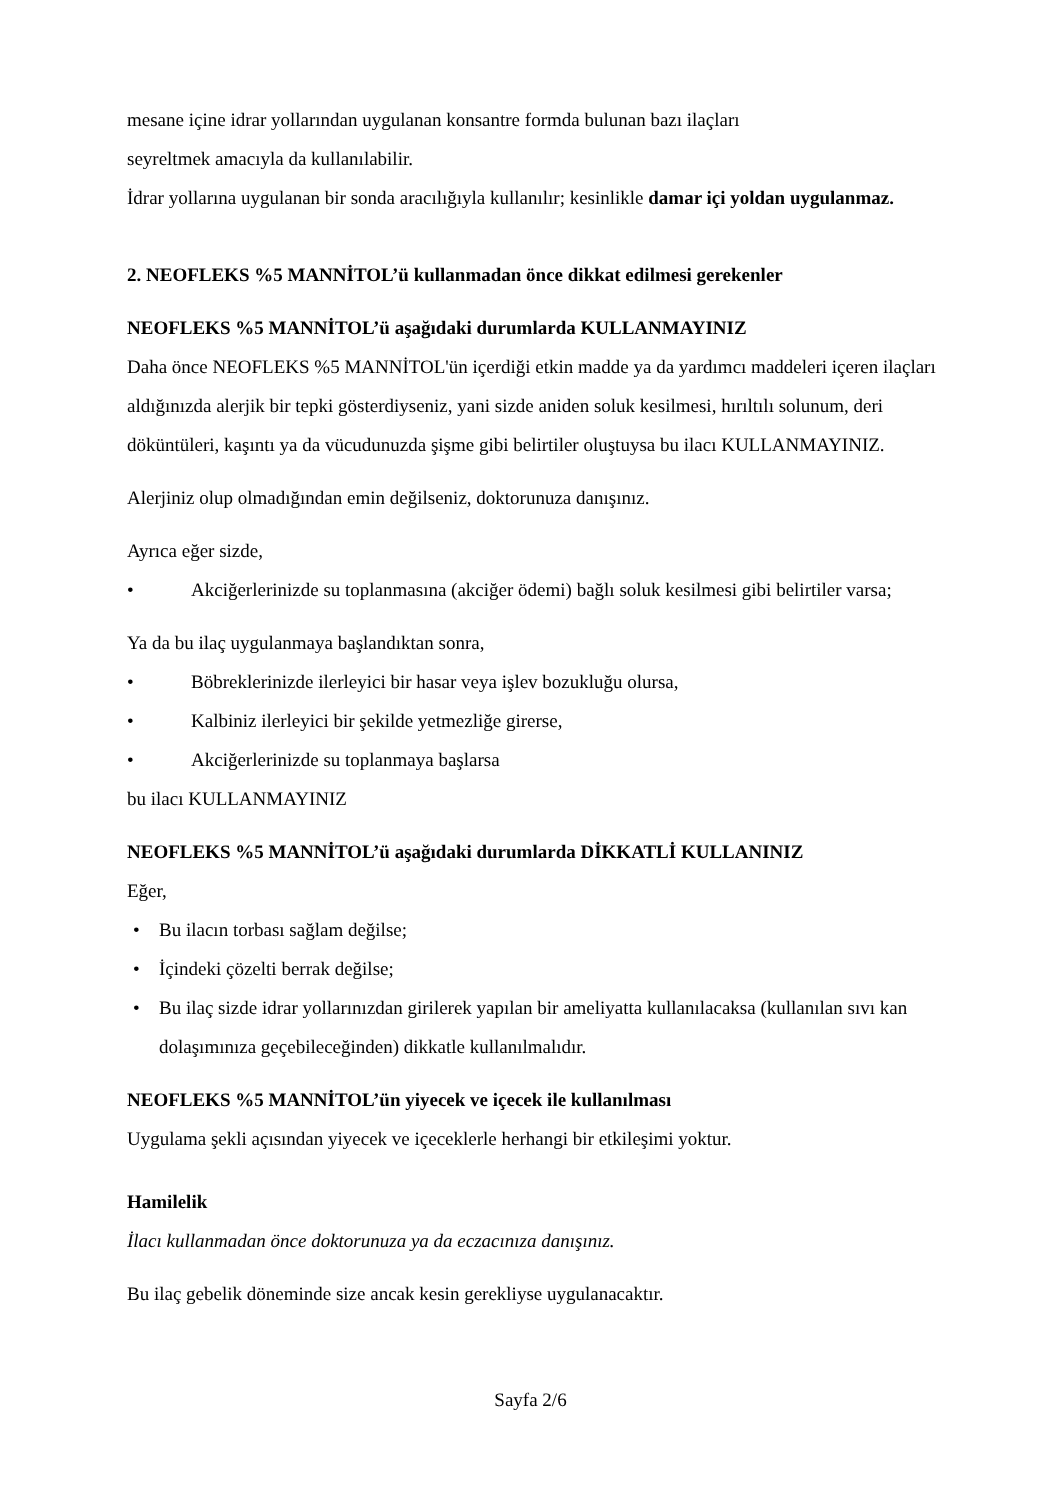mesane içine idrar yollarından uygulanan konsantre formda bulunan bazı ilaçları
seyreltmek amacıyla da kullanılabilir.
İdrar yollarına uygulanan bir sonda aracılığıyla kullanılır; kesinlikle damar içi yoldan uygulanmaz.
2. NEOFLEKS %5 MANNİTOL’ü kullanmadan önce dikkat edilmesi gerekenler
NEOFLEKS %5 MANNİTOL’ü aşağıdaki durumlarda KULLANMAYINIZ
Daha önce NEOFLEKS %5 MANNİTOL'ün içerdiği etkin madde ya da yardımcı maddeleri içeren ilaçları aldığınızda alerjik bir tepki gösterdiyseniz, yani sizde aniden soluk kesilmesi, hırıltılı solunum, deri döküntüleri, kaşıntı ya da vücudunuzda şişme gibi belirtiler oluştuysa bu ilacı KULLANMAYINIZ.
Alerjiniz olup olmadığından emin değilseniz, doktorunuza danışınız.
Ayrıca eğer sizde,
• Akciğerlerinizde su toplanmasına (akciğer ödemi) bağlı soluk kesilmesi gibi belirtiler varsa;
Ya da bu ilaç uygulanmaya başlandıktan sonra,
• Böbreklerinizde ilerleyici bir hasar veya işlev bozukluğu olursa,
• Kalbiniz ilerleyici bir şekilde yetmezliğe girerse,
• Akciğerlerinizde su toplanmaya başlarsa
bu ilacı KULLANMAYINIZ
NEOFLEKS %5 MANNİTOL’ü aşağıdaki durumlarda DİKKATLİ KULLANINIZ
Eğer,
• Bu ilacın torbası sağlam değilse;
• İçindeki çözelti berrak değilse;
• Bu ilaç sizde idrar yollarınızdan girilerek yapılan bir ameliyatta kullanılacaksa (kullanılan sıvı kan dolaşımınıza geçebileceğinden) dikkatle kullanılmalıdır.
NEOFLEKS %5 MANNİTOL’ün yiyecek ve içecek ile kullanılması
Uygulama şekli açısından yiyecek ve içeceklerle herhangi bir etkileşimi yoktur.
Hamilelik
İlacı kullanmadan önce doktorunuza ya da eczacınıza danışınız.
Bu ilaç gebelik döneminde size ancak kesin gerekliyse uygulanacaktır.
Sayfa 2/6